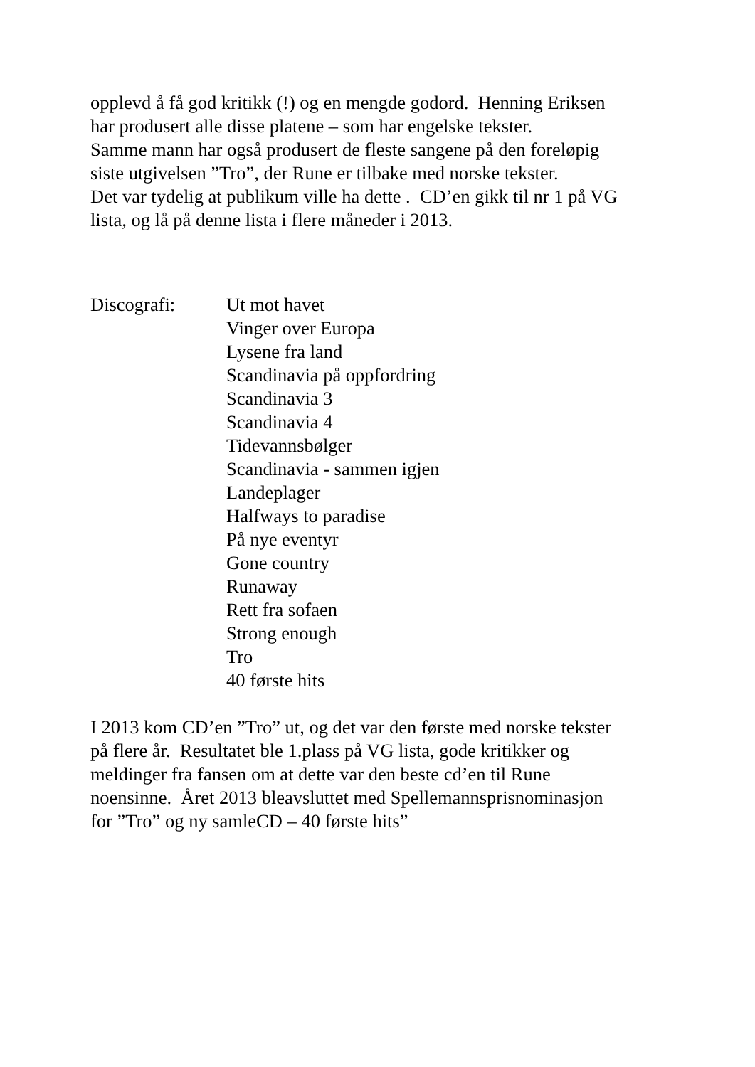opplevd å få god kritikk (!) og en mengde godord. Henning Eriksen
har produsert alle disse platene – som har engelske tekster.
Samme mann har også produsert de fleste sangene på den foreløpig
siste utgivelsen ”Tro”, der Rune er tilbake med norske tekster.
Det var tydelig at publikum ville ha dette . CD’en gikk til nr 1 på VG
lista, og lå på denne lista i flere måneder i 2013.
Discografi: Ut mot havet
Vinger over Europa
Lysene fra land
Scandinavia på oppfordring
Scandinavia 3
Scandinavia 4
Tidevannsbølger
Scandinavia - sammen igjen
Landeplager
Halfways to paradise
På nye eventyr
Gone country
Runaway
Rett fra sofaen
Strong enough
Tro
40 første hits
I 2013 kom CD’en ”Tro” ut, og det var den første med norske tekster
på flere år. Resultatet ble 1.plass på VG lista, gode kritikker og
meldinger fra fansen om at dette var den beste cd’en til Rune
noensinne. Året 2013 bleavsluttet med Spellemannsprisnominasjon
for ”Tro” og ny samleCD – 40 første hits”